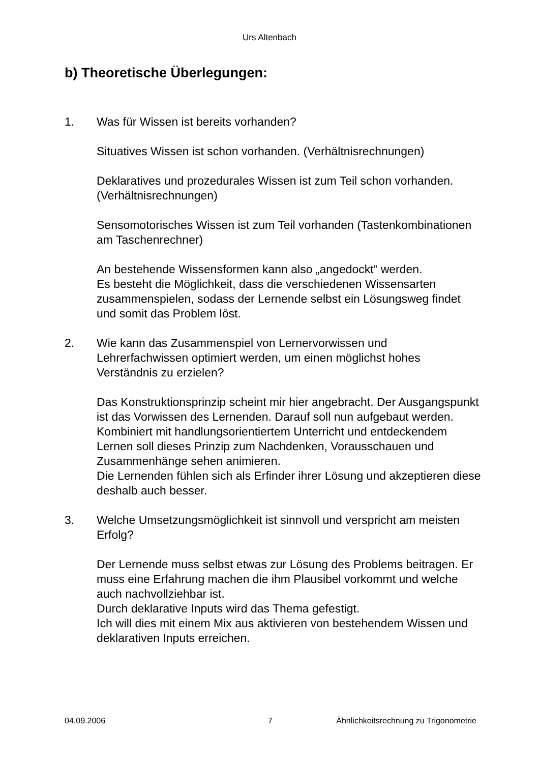Urs Altenbach
b) Theoretische Überlegungen:
1. Was für Wissen ist bereits vorhanden?
Situatives Wissen ist schon vorhanden. (Verhältnisrechnungen)
Deklaratives und prozedurales Wissen ist zum Teil schon vorhanden. (Verhältnisrechnungen)
Sensomotorisches Wissen ist zum Teil vorhanden (Tastenkombinationen am Taschenrechner)
An bestehende Wissensformen kann also „angedockt“ werden.
Es besteht die Möglichkeit, dass die verschiedenen Wissensarten zusammenspielen, sodass der Lernende selbst ein Lösungsweg findet und somit das Problem löst.
2. Wie kann das Zusammenspiel von Lernervorwissen und Lehrerfachwissen optimiert werden, um einen möglichst hohes Verständnis zu erzielen?
Das Konstruktionsprinzip scheint mir hier angebracht. Der Ausgangspunkt ist das Vorwissen des Lernenden. Darauf soll nun aufgebaut werden. Kombiniert mit handlungsorientiertem Unterricht und entdeckendem Lernen soll dieses Prinzip zum Nachdenken, Vorausschauen und Zusammenhänge sehen animieren.
Die Lernenden fühlen sich als Erfinder ihrer Lösung und akzeptieren diese deshalb auch besser.
3. Welche Umsetzungsmöglichkeit ist sinnvoll und verspricht am meisten Erfolg?
Der Lernende muss selbst etwas zur Lösung des Problems beitragen. Er muss eine Erfahrung machen die ihm Plausibel vorkommt und welche auch nachvollziehbar ist.
Durch deklarative Inputs wird das Thema gefestigt.
Ich will dies mit einem Mix aus aktivieren von bestehendem Wissen und deklarativen Inputs erreichen.
04.09.2006 7 Ähnlichkeitsrechnung zu Trigonometrie